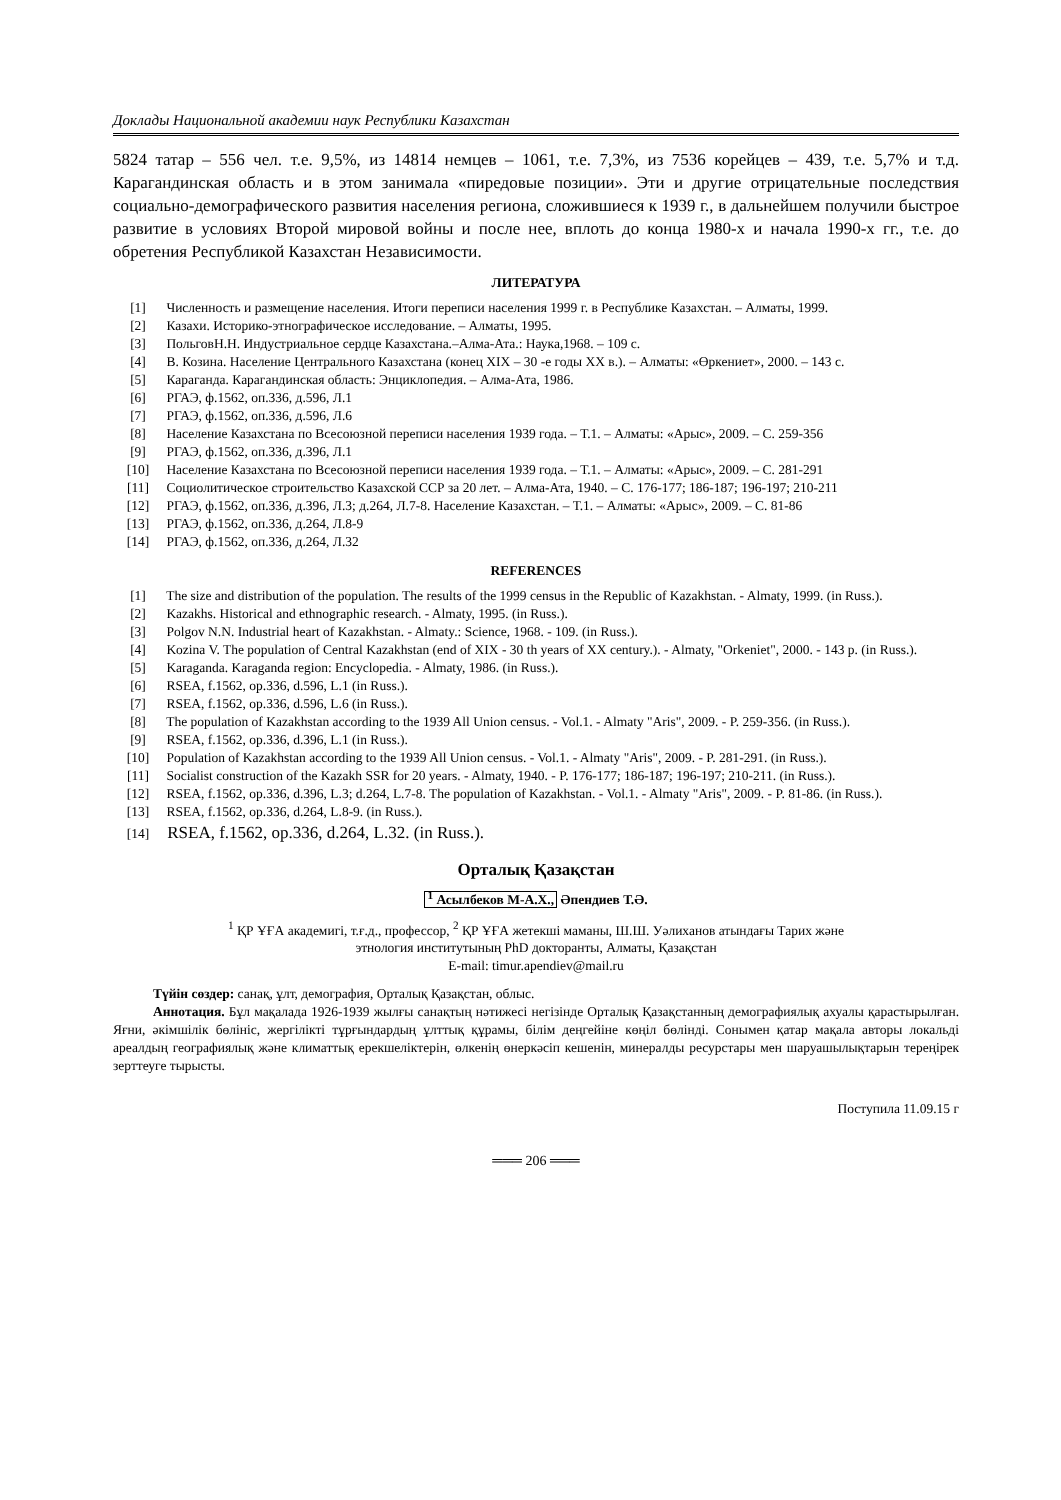Доклады Национальной академии наук Республики Казахстан
5824 татар – 556 чел. т.е. 9,5%, из 14814 немцев – 1061, т.е. 7,3%, из 7536 корейцев – 439, т.е. 5,7% и т.д. Карагандинская область и в этом занимала «пиредовые позиции». Эти и другие отрицательные последствия социально-демографического развития населения региона, сложившиеся к 1939 г., в дальнейшем получили быстрое развитие в условиях Второй мировой войны и после нее, вплоть до конца 1980-х и начала 1990-х гг., т.е. до обретения Республикой Казахстан Независимости.
ЛИТЕРАТУРА
[1] Численность и размещение населения. Итоги переписи населения 1999 г. в Республике Казахстан. – Алматы, 1999.
[2] Казахи. Историко-этнографическое исследование. – Алматы, 1995.
[3] ПольговН.Н. Индустриальное сердце Казахстана.–Алма-Ата.: Наука,1968. – 109 с.
[4] В. Козина. Население Центрального Казахстана (конец XIX – 30 -е годы XX в.). – Алматы: «Өркениет», 2000. – 143 с.
[5] Караганда. Карагандинская область: Энциклопедия. – Алма-Ата, 1986.
[6] РГАЭ, ф.1562, оп.336, д.596, Л.1
[7] РГАЭ, ф.1562, оп.336, д.596, Л.6
[8] Население Казахстана по Всесоюзной переписи населения 1939 года. – Т.1. – Алматы: «Арыс», 2009. – С. 259-356
[9] РГАЭ, ф.1562, оп.336, д.396, Л.1
[10] Население Казахстана по Всесоюзной переписи населения 1939 года. – Т.1. – Алматы: «Арыс», 2009. – С. 281-291
[11] Социолитическое строительство Казахской ССР за 20 лет. – Алма-Ата, 1940. – С. 176-177; 186-187; 196-197; 210-211
[12] РГАЭ, ф.1562, оп.336, д.396, Л.3; д.264, Л.7-8. Население Казахстан. – Т.1. – Алматы: «Арыс», 2009. – С. 81-86
[13] РГАЭ, ф.1562, оп.336, д.264, Л.8-9
[14] РГАЭ, ф.1562, оп.336, д.264, Л.32
REFERENCES
[1] The size and distribution of the population. The results of the 1999 census in the Republic of Kazakhstan. - Almaty, 1999. (in Russ.).
[2] Kazakhs. Historical and ethnographic research. - Almaty, 1995. (in Russ.).
[3] Polgov N.N. Industrial heart of Kazakhstan. - Almaty.: Science, 1968. - 109. (in Russ.).
[4] Kozina V. The population of Central Kazakhstan (end of XIX - 30 th years of XX century.). - Almaty, "Orkeniet", 2000. - 143 p. (in Russ.).
[5] Karaganda. Karaganda region: Encyclopedia. - Almaty, 1986. (in Russ.).
[6] RSEA, f.1562, op.336, d.596, L.1 (in Russ.).
[7] RSEA, f.1562, op.336, d.596, L.6 (in Russ.).
[8] The population of Kazakhstan according to the 1939 All Union census. - Vol.1. - Almaty "Aris", 2009. - P. 259-356. (in Russ.).
[9] RSEA, f.1562, op.336, d.396, L.1 (in Russ.).
[10] Population of Kazakhstan according to the 1939 All Union census. - Vol.1. - Almaty "Aris", 2009. - P. 281-291. (in Russ.).
[11] Socialist construction of the Kazakh SSR for 20 years. - Almaty, 1940. - P. 176-177; 186-187; 196-197; 210-211. (in Russ.).
[12] RSEA, f.1562, op.336, d.396, L.3; d.264, L.7-8. The population of Kazakhstan. - Vol.1. - Almaty "Aris", 2009. - P. 81-86. (in Russ.).
[13] RSEA, f.1562, op.336, d.264, L.8-9. (in Russ.).
[14] RSEA, f.1562, op.336, d.264, L.32. (in Russ.).
Орталық Қазақстан
<sup>1</sup> Асылбеков М-А.Х., Әпендиев Т.Ә.
<sup>1</sup> ҚР ҰҒА академигі, т.ғ.д., профессор, <sup>2</sup> ҚР ҰҒА жетекші маманы, Ш.Ш. Уәлиханов атындағы Тарих және
этнология институтының PhD докторанты, Алматы, Қазақстан
E-mail: timur.apendiev@mail.ru
Түйін сөздер: санақ, ұлт, демография, Орталық Қазақстан, облыс.
Аннотация. Бұл мақалада 1926-1939 жылғы санақтың нәтижесі негізінде Орталық Қазақстанның демографиялық ахуалы қарастырылған. Яғни, әкімшілік бөлініс, жергілікті тұрғындардың ұлттық құрамы, білім деңгейіне көңіл бөлінді. Сонымен қатар мақала авторы локальді ареалдың географиялық және климаттық ерекшеліктерін, өлкенің өнеркәсіп кешенін, минералды ресурстары мен шаруашылықтарын тереңірек зерттеуге тырысты.
Поступила 11.09.15 г
═══ 206 ═══